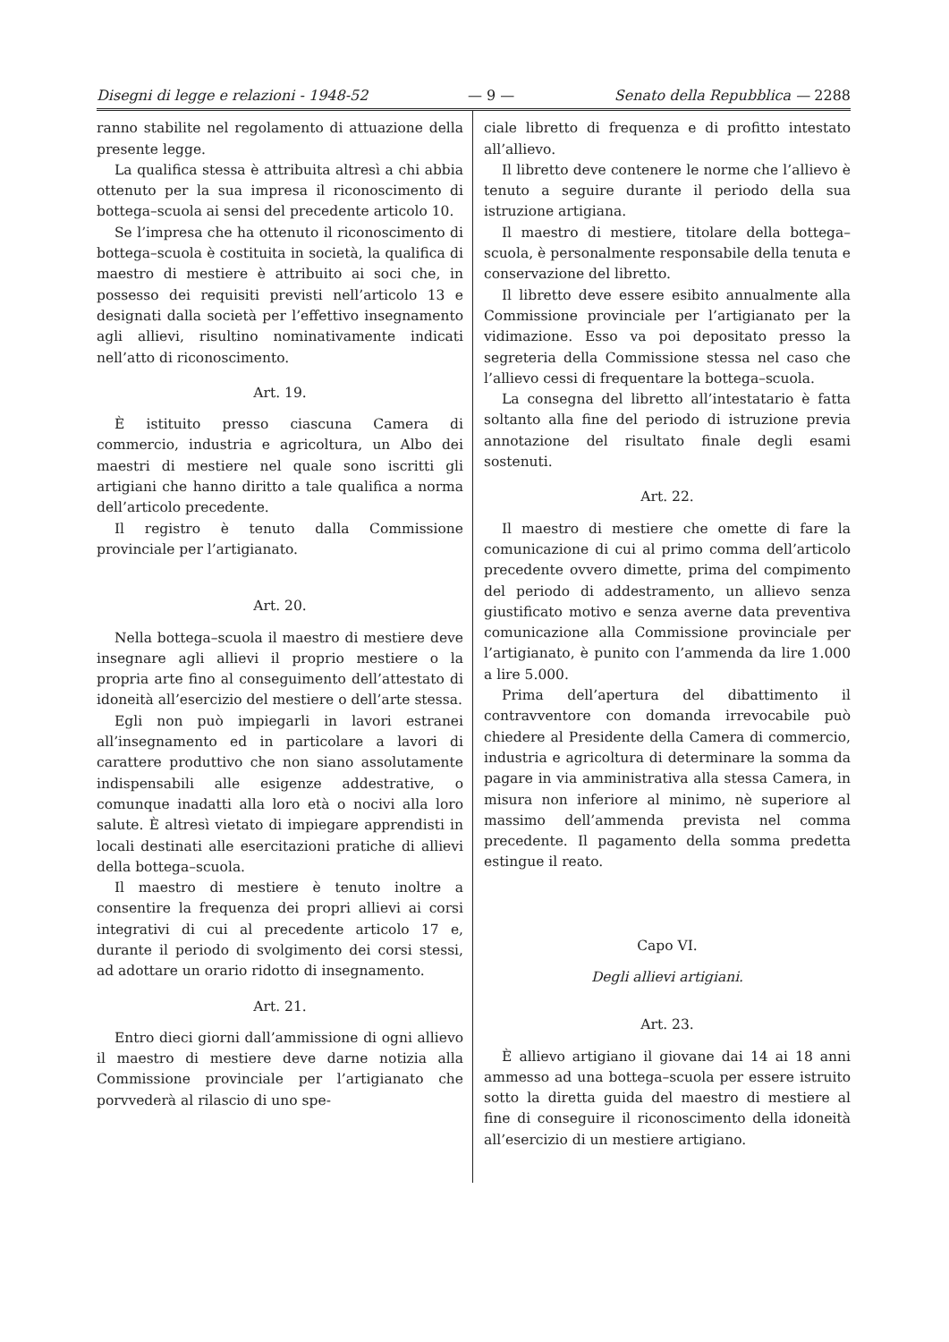Disegni di legge e relazioni - 1948-52 — 9 — Senato della Repubblica — 2288
ranno stabilite nel regolamento di attuazione della presente legge.
La qualifica stessa è attribuita altresì a chi abbia ottenuto per la sua impresa il riconoscimento di bottega–scuola ai sensi del precedente articolo 10.
Se l’impresa che ha ottenuto il riconoscimento di bottega–scuola è costituita in società, la qualifica di maestro di mestiere è attribuito ai soci che, in possesso dei requisiti previsti nell’articolo 13 e designati dalla società per l’effettivo insegnamento agli allievi, risultino nominativamente indicati nell’atto di riconoscimento.
Art. 19.
È istituito presso ciascuna Camera di commercio, industria e agricoltura, un Albo dei maestri di mestiere nel quale sono iscritti gli artigiani che hanno diritto a tale qualifica a norma dell’articolo precedente.
Il registro è tenuto dalla Commissione provinciale per l’artigianato.
Art. 20.
Nella bottega–scuola il maestro di mestiere deve insegnare agli allievi il proprio mestiere o la propria arte fino al conseguimento dell’attestato di idoneità all’esercizio del mestiere o dell’arte stessa.
Egli non può impiegarli in lavori estranei all’insegnamento ed in particolare a lavori di carattere produttivo che non siano assolutamente indispensabili alle esigenze addestrative, o comunque inadatti alla loro età o nocivi alla loro salute. È altresì vietato di impiegare apprendisti in locali destinati alle esercitazioni pratiche di allievi della bottega–scuola.
Il maestro di mestiere è tenuto inoltre a consentire la frequenza dei propri allievi ai corsi integrativi di cui al precedente articolo 17 e, durante il periodo di svolgimento dei corsi stessi, ad adottare un orario ridotto di insegnamento.
Art. 21.
Entro dieci giorni dall’ammissione di ogni allievo il maestro di mestiere deve darne notizia alla Commissione provinciale per l’artigianato che porvvederà al rilascio di uno spe-
ciale libretto di frequenza e di profitto intestato all’allievo.
Il libretto deve contenere le norme che l’allievo è tenuto a seguire durante il periodo della sua istruzione artigiana.
Il maestro di mestiere, titolare della bottega–scuola, è personalmente responsabile della tenuta e conservazione del libretto.
Il libretto deve essere esibito annualmente alla Commissione provinciale per l’artigianato per la vidimazione. Esso va poi depositato presso la segreteria della Commissione stessa nel caso che l’allievo cessi di frequentare la bottega–scuola.
La consegna del libretto all’intestatario è fatta soltanto alla fine del periodo di istruzione previa annotazione del risultato finale degli esami sostenuti.
Art. 22.
Il maestro di mestiere che omette di fare la comunicazione di cui al primo comma dell’articolo precedente ovvero dimette, prima del compimento del periodo di addestramento, un allievo senza giustificato motivo e senza averne data preventiva comunicazione alla Commissione provinciale per l’artigianato, è punito con l’ammenda da lire 1.000 a lire 5.000.
Prima dell’apertura del dibattimento il contravventore con domanda irrevocabile può chiedere al Presidente della Camera di commercio, industria e agricoltura di determinare la somma da pagare in via amministrativa alla stessa Camera, in misura non inferiore al minimo, nè superiore al massimo dell’ammenda prevista nel comma precedente. Il pagamento della somma predetta estingue il reato.
Capo VI.
Degli allievi artigiani.
Art. 23.
È allievo artigiano il giovane dai 14 ai 18 anni ammesso ad una bottega–scuola per essere istruito sotto la diretta guida del maestro di mestiere al fine di conseguire il riconoscimento della idoneità all’esercizio di un mestiere artigiano.